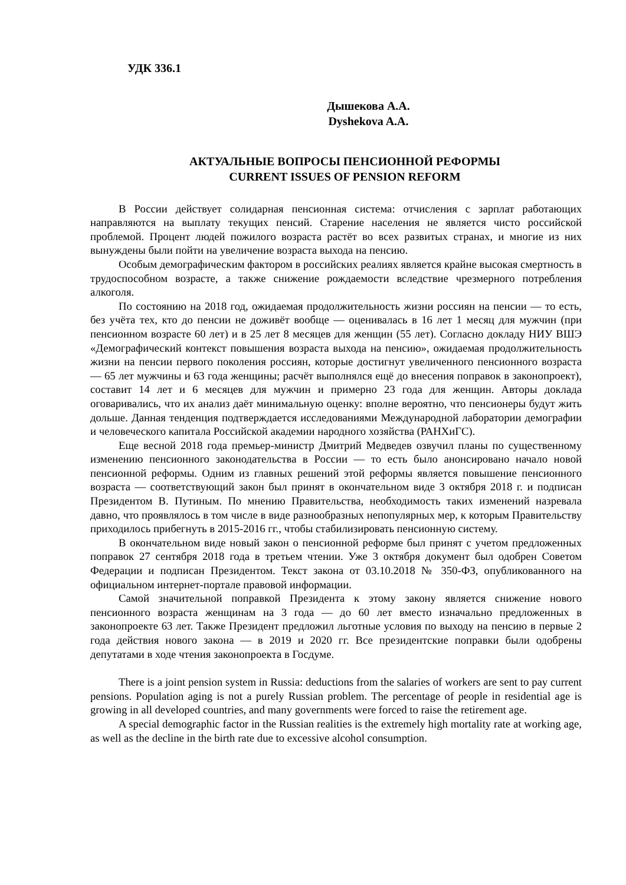УДК 336.1
Дышекова А.А.
Dyshekova A.A.
АКТУАЛЬНЫЕ ВОПРОСЫ ПЕНСИОННОЙ РЕФОРМЫ
CURRENT ISSUES OF PENSION REFORM
В России действует солидарная пенсионная система: отчисления с зарплат работающих направляются на выплату текущих пенсий. Старение населения не является чисто российской проблемой. Процент людей пожилого возраста растёт во всех развитых странах, и многие из них вынуждены были пойти на увеличение возраста выхода на пенсию.
Особым демографическим фактором в российских реалиях является крайне высокая смертность в трудоспособном возрасте, а также снижение рождаемости вследствие чрезмерного потребления алкоголя.
По состоянию на 2018 год, ожидаемая продолжительность жизни россиян на пенсии — то есть, без учёта тех, кто до пенсии не доживёт вообще — оценивалась в 16 лет 1 месяц для мужчин (при пенсионном возрасте 60 лет) и в 25 лет 8 месяцев для женщин (55 лет). Согласно докладу НИУ ВШЭ «Демографический контекст повышения возраста выхода на пенсию», ожидаемая продолжительность жизни на пенсии первого поколения россиян, которые достигнут увеличенного пенсионного возраста — 65 лет мужчины и 63 года женщины; расчёт выполнялся ещё до внесения поправок в законопроект), составит 14 лет и 6 месяцев для мужчин и примерно 23 года для женщин. Авторы доклада оговаривались, что их анализ даёт минимальную оценку: вполне вероятно, что пенсионеры будут жить дольше. Данная тенденция подтверждается исследованиями Международной лаборатории демографии и человеческого капитала Российской академии народного хозяйства (РАНХиГС).
Еще весной 2018 года премьер-министр Дмитрий Медведев озвучил планы по существенному изменению пенсионного законодательства в России — то есть было анонсировано начало новой пенсионной реформы. Одним из главных решений этой реформы является повышение пенсионного возраста — соответствующий закон был принят в окончательном виде 3 октября 2018 г. и подписан Президентом В. Путиным. По мнению Правительства, необходимость таких изменений назревала давно, что проявлялось в том числе в виде разнообразных непопулярных мер, к которым Правительству приходилось прибегнуть в 2015-2016 гг., чтобы стабилизировать пенсионную систему.
В окончательном виде новый закон о пенсионной реформе был принят с учетом предложенных поправок 27 сентября 2018 года в третьем чтении. Уже 3 октября документ был одобрен Советом Федерации и подписан Президентом. Текст закона от 03.10.2018 № 350-ФЗ, опубликованного на официальном интернет-портале правовой информации.
Самой значительной поправкой Президента к этому закону является снижение нового пенсионного возраста женщинам на 3 года — до 60 лет вместо изначально предложенных в законопроекте 63 лет. Также Президент предложил льготные условия по выходу на пенсию в первые 2 года действия нового закона — в 2019 и 2020 гг. Все президентские поправки были одобрены депутатами в ходе чтения законопроекта в Госдуме.
There is a joint pension system in Russia: deductions from the salaries of workers are sent to pay current pensions. Population aging is not a purely Russian problem. The percentage of people in residential age is growing in all developed countries, and many governments were forced to raise the retirement age.
A special demographic factor in the Russian realities is the extremely high mortality rate at working age, as well as the decline in the birth rate due to excessive alcohol consumption.